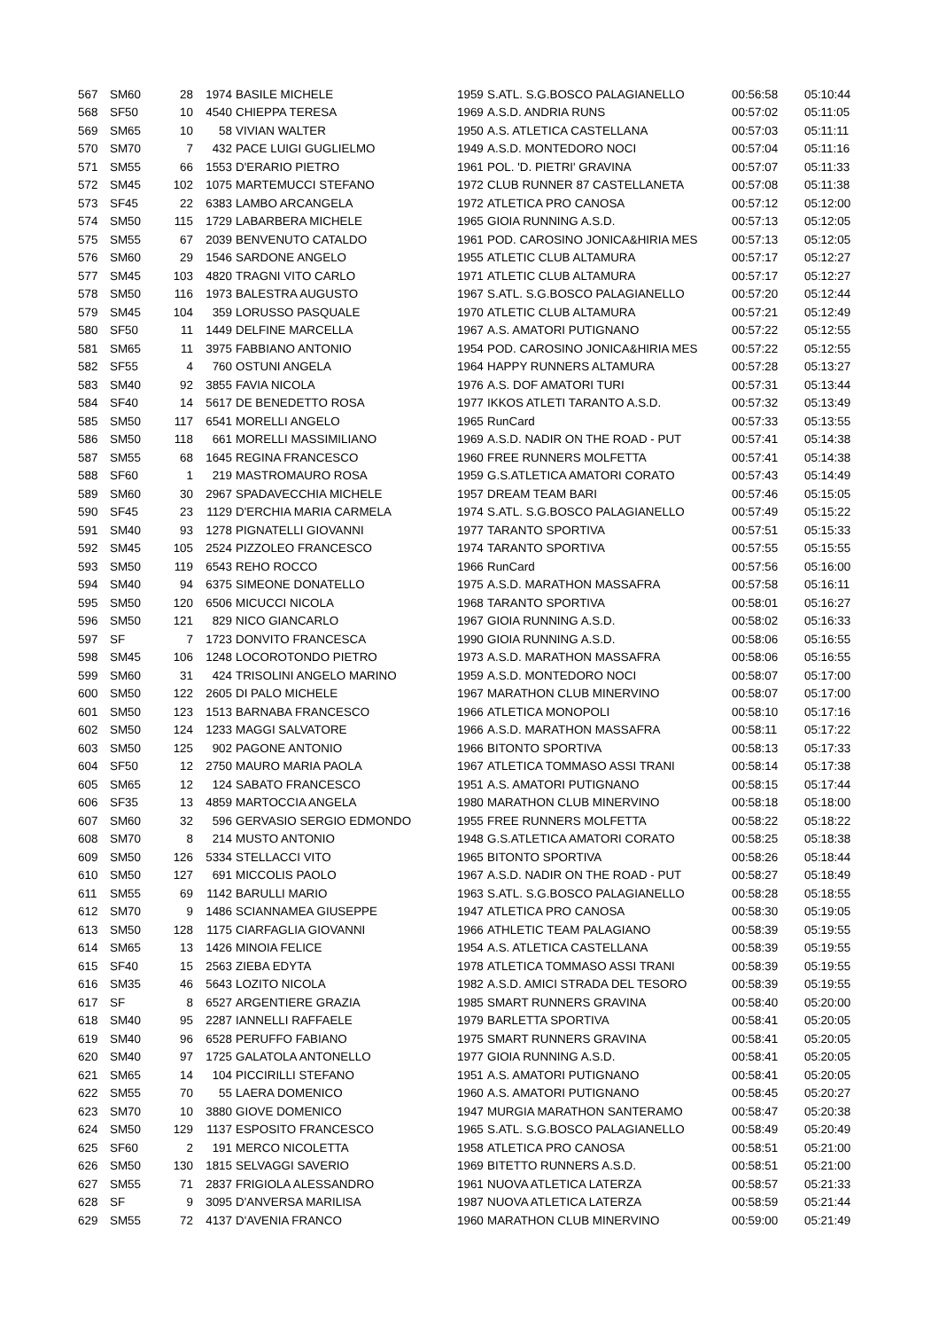| 567 | SM60 | 28 | 1974 | BASILE MICHELE | 1959 | S.ATL. S.G.BOSCO PALAGIANELLO | 00:56:58 | 05:10:44 |
| 568 | SF50 | 10 | 4540 | CHIEPPA TERESA | 1969 | A.S.D. ANDRIA RUNS | 00:57:02 | 05:11:05 |
| 569 | SM65 | 10 | 58 | VIVIAN WALTER | 1950 | A.S. ATLETICA CASTELLANA | 00:57:03 | 05:11:11 |
| 570 | SM70 | 7 | 432 | PACE LUIGI GUGLIELMO | 1949 | A.S.D. MONTEDORO NOCI | 00:57:04 | 05:11:16 |
| 571 | SM55 | 66 | 1553 | D'ERARIO PIETRO | 1961 | POL. 'D. PIETRI' GRAVINA | 00:57:07 | 05:11:33 |
| 572 | SM45 | 102 | 1075 | MARTEMUCCI STEFANO | 1972 | CLUB RUNNER 87 CASTELLANETA | 00:57:08 | 05:11:38 |
| 573 | SF45 | 22 | 6383 | LAMBO ARCANGELA | 1972 | ATLETICA PRO CANOSA | 00:57:12 | 05:12:00 |
| 574 | SM50 | 115 | 1729 | LABARBERA MICHELE | 1965 | GIOIA RUNNING A.S.D. | 00:57:13 | 05:12:05 |
| 575 | SM55 | 67 | 2039 | BENVENUTO CATALDO | 1961 | POD. CAROSINO JONICA&HIRIA MES | 00:57:13 | 05:12:05 |
| 576 | SM60 | 29 | 1546 | SARDONE ANGELO | 1955 | ATLETIC CLUB ALTAMURA | 00:57:17 | 05:12:27 |
| 577 | SM45 | 103 | 4820 | TRAGNI VITO CARLO | 1971 | ATLETIC CLUB ALTAMURA | 00:57:17 | 05:12:27 |
| 578 | SM50 | 116 | 1973 | BALESTRA AUGUSTO | 1967 | S.ATL. S.G.BOSCO PALAGIANELLO | 00:57:20 | 05:12:44 |
| 579 | SM45 | 104 | 359 | LORUSSO PASQUALE | 1970 | ATLETIC CLUB ALTAMURA | 00:57:21 | 05:12:49 |
| 580 | SF50 | 11 | 1449 | DELFINE MARCELLA | 1967 | A.S. AMATORI PUTIGNANO | 00:57:22 | 05:12:55 |
| 581 | SM65 | 11 | 3975 | FABBIANO ANTONIO | 1954 | POD. CAROSINO JONICA&HIRIA MES | 00:57:22 | 05:12:55 |
| 582 | SF55 | 4 | 760 | OSTUNI ANGELA | 1964 | HAPPY RUNNERS ALTAMURA | 00:57:28 | 05:13:27 |
| 583 | SM40 | 92 | 3855 | FAVIA NICOLA | 1976 | A.S. DOF AMATORI TURI | 00:57:31 | 05:13:44 |
| 584 | SF40 | 14 | 5617 | DE BENEDETTO ROSA | 1977 | IKKOS ATLETI TARANTO A.S.D. | 00:57:32 | 05:13:49 |
| 585 | SM50 | 117 | 6541 | MORELLI ANGELO | 1965 | RunCard | 00:57:33 | 05:13:55 |
| 586 | SM50 | 118 | 661 | MORELLI MASSIMILIANO | 1969 | A.S.D. NADIR ON THE ROAD - PUT | 00:57:41 | 05:14:38 |
| 587 | SM55 | 68 | 1645 | REGINA FRANCESCO | 1960 | FREE RUNNERS MOLFETTA | 00:57:41 | 05:14:38 |
| 588 | SF60 | 1 | 219 | MASTROMAURO ROSA | 1959 | G.S.ATLETICA AMATORI CORATO | 00:57:43 | 05:14:49 |
| 589 | SM60 | 30 | 2967 | SPADAVECCHIA MICHELE | 1957 | DREAM TEAM BARI | 00:57:46 | 05:15:05 |
| 590 | SF45 | 23 | 1129 | D'ERCHIA MARIA CARMELA | 1974 | S.ATL. S.G.BOSCO PALAGIANELLO | 00:57:49 | 05:15:22 |
| 591 | SM40 | 93 | 1278 | PIGNATELLI GIOVANNI | 1977 | TARANTO SPORTIVA | 00:57:51 | 05:15:33 |
| 592 | SM45 | 105 | 2524 | PIZZOLEO FRANCESCO | 1974 | TARANTO SPORTIVA | 00:57:55 | 05:15:55 |
| 593 | SM50 | 119 | 6543 | REHO ROCCO | 1966 | RunCard | 00:57:56 | 05:16:00 |
| 594 | SM40 | 94 | 6375 | SIMEONE DONATELLO | 1975 | A.S.D. MARATHON MASSAFRA | 00:57:58 | 05:16:11 |
| 595 | SM50 | 120 | 6506 | MICUCCI NICOLA | 1968 | TARANTO SPORTIVA | 00:58:01 | 05:16:27 |
| 596 | SM50 | 121 | 829 | NICO GIANCARLO | 1967 | GIOIA RUNNING A.S.D. | 00:58:02 | 05:16:33 |
| 597 | SF | 7 | 1723 | DONVITO FRANCESCA | 1990 | GIOIA RUNNING A.S.D. | 00:58:06 | 05:16:55 |
| 598 | SM45 | 106 | 1248 | LOCOROTONDO PIETRO | 1973 | A.S.D. MARATHON MASSAFRA | 00:58:06 | 05:16:55 |
| 599 | SM60 | 31 | 424 | TRISOLINI ANGELO MARINO | 1959 | A.S.D. MONTEDORO NOCI | 00:58:07 | 05:17:00 |
| 600 | SM50 | 122 | 2605 | DI PALO MICHELE | 1967 | MARATHON CLUB MINERVINO | 00:58:07 | 05:17:00 |
| 601 | SM50 | 123 | 1513 | BARNABA FRANCESCO | 1966 | ATLETICA MONOPOLI | 00:58:10 | 05:17:16 |
| 602 | SM50 | 124 | 1233 | MAGGI SALVATORE | 1966 | A.S.D. MARATHON MASSAFRA | 00:58:11 | 05:17:22 |
| 603 | SM50 | 125 | 902 | PAGONE ANTONIO | 1966 | BITONTO SPORTIVA | 00:58:13 | 05:17:33 |
| 604 | SF50 | 12 | 2750 | MAURO MARIA PAOLA | 1967 | ATLETICA TOMMASO ASSI TRANI | 00:58:14 | 05:17:38 |
| 605 | SM65 | 12 | 124 | SABATO FRANCESCO | 1951 | A.S. AMATORI PUTIGNANO | 00:58:15 | 05:17:44 |
| 606 | SF35 | 13 | 4859 | MARTOCCIA ANGELA | 1980 | MARATHON CLUB MINERVINO | 00:58:18 | 05:18:00 |
| 607 | SM60 | 32 | 596 | GERVASIO SERGIO EDMONDO | 1955 | FREE RUNNERS MOLFETTA | 00:58:22 | 05:18:22 |
| 608 | SM70 | 8 | 214 | MUSTO ANTONIO | 1948 | G.S.ATLETICA AMATORI CORATO | 00:58:25 | 05:18:38 |
| 609 | SM50 | 126 | 5334 | STELLACCI VITO | 1965 | BITONTO SPORTIVA | 00:58:26 | 05:18:44 |
| 610 | SM50 | 127 | 691 | MICCOLIS PAOLO | 1967 | A.S.D. NADIR ON THE ROAD - PUT | 00:58:27 | 05:18:49 |
| 611 | SM55 | 69 | 1142 | BARULLI MARIO | 1963 | S.ATL. S.G.BOSCO PALAGIANELLO | 00:58:28 | 05:18:55 |
| 612 | SM70 | 9 | 1486 | SCIANNAMEA GIUSEPPE | 1947 | ATLETICA PRO CANOSA | 00:58:30 | 05:19:05 |
| 613 | SM50 | 128 | 1175 | CIARFAGLIA GIOVANNI | 1966 | ATHLETIC TEAM PALAGIANO | 00:58:39 | 05:19:55 |
| 614 | SM65 | 13 | 1426 | MINOIA FELICE | 1954 | A.S. ATLETICA CASTELLANA | 00:58:39 | 05:19:55 |
| 615 | SF40 | 15 | 2563 | ZIEBA EDYTA | 1978 | ATLETICA TOMMASO ASSI TRANI | 00:58:39 | 05:19:55 |
| 616 | SM35 | 46 | 5643 | LOZITO NICOLA | 1982 | A.S.D. AMICI STRADA DEL TESORO | 00:58:39 | 05:19:55 |
| 617 | SF | 8 | 6527 | ARGENTIERE GRAZIA | 1985 | SMART RUNNERS GRAVINA | 00:58:40 | 05:20:00 |
| 618 | SM40 | 95 | 2287 | IANNELLI RAFFAELE | 1979 | BARLETTA SPORTIVA | 00:58:41 | 05:20:05 |
| 619 | SM40 | 96 | 6528 | PERUFFO FABIANO | 1975 | SMART RUNNERS GRAVINA | 00:58:41 | 05:20:05 |
| 620 | SM40 | 97 | 1725 | GALATOLA ANTONELLO | 1977 | GIOIA RUNNING A.S.D. | 00:58:41 | 05:20:05 |
| 621 | SM65 | 14 | 104 | PICCIRILLI STEFANO | 1951 | A.S. AMATORI PUTIGNANO | 00:58:41 | 05:20:05 |
| 622 | SM55 | 70 | 55 | LAERA DOMENICO | 1960 | A.S. AMATORI PUTIGNANO | 00:58:45 | 05:20:27 |
| 623 | SM70 | 10 | 3880 | GIOVE DOMENICO | 1947 | MURGIA MARATHON SANTERAMO | 00:58:47 | 05:20:38 |
| 624 | SM50 | 129 | 1137 | ESPOSITO FRANCESCO | 1965 | S.ATL. S.G.BOSCO PALAGIANELLO | 00:58:49 | 05:20:49 |
| 625 | SF60 | 2 | 191 | MERCO NICOLETTA | 1958 | ATLETICA PRO CANOSA | 00:58:51 | 05:21:00 |
| 626 | SM50 | 130 | 1815 | SELVAGGI SAVERIO | 1969 | BITETTO RUNNERS A.S.D. | 00:58:51 | 05:21:00 |
| 627 | SM55 | 71 | 2837 | FRIGIOLA ALESSANDRO | 1961 | NUOVA ATLETICA LATERZA | 00:58:57 | 05:21:33 |
| 628 | SF | 9 | 3095 | D'ANVERSA MARILISA | 1987 | NUOVA ATLETICA LATERZA | 00:58:59 | 05:21:44 |
| 629 | SM55 | 72 | 4137 | D'AVENIA FRANCO | 1960 | MARATHON CLUB MINERVINO | 00:59:00 | 05:21:49 |